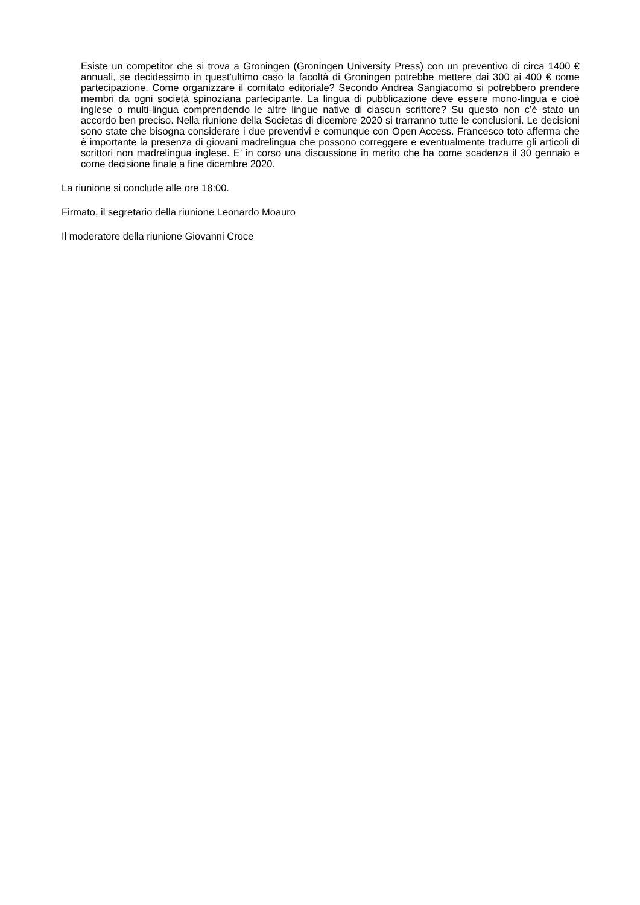Esiste un competitor che si trova a Groningen (Groningen University Press) con un preventivo di circa 1400 € annuali, se decidessimo in quest’ultimo caso la facoltà di Groningen potrebbe mettere dai 300 ai 400 € come partecipazione. Come organizzare il comitato editoriale? Secondo Andrea Sangiacomo si potrebbero prendere membri da ogni società spinoziana partecipante. La lingua di pubblicazione deve essere mono-lingua e cioè inglese o multi-lingua comprendendo le altre lingue native di ciascun scrittore? Su questo non c’è stato un accordo ben preciso. Nella riunione della Societas di dicembre 2020 si trarranno tutte le conclusioni. Le decisioni sono state che bisogna considerare i due preventivi e comunque con Open Access. Francesco toto afferma che è importante la presenza di giovani madrelingua che possono correggere e eventualmente tradurre gli articoli di scrittori non madrelingua inglese. E’ in corso una discussione in merito che ha come scadenza il 30 gennaio e come decisione finale a fine dicembre 2020.
La riunione si conclude alle ore 18:00.
Firmato, il segretario della riunione Leonardo Moauro
Il moderatore della riunione Giovanni Croce